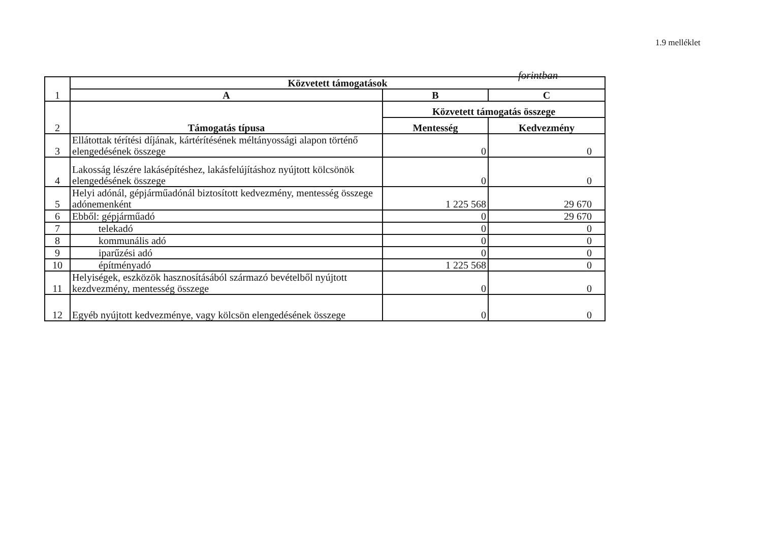1.9 melléklet
forintban
| 1 | Közvetett támogatások | | |
| | A | B | C |
| 2 | Támogatás típusa | Közvetett támogatás összege | |
| | | Mentesség | Kedvezmény |
| 3 | Ellátottak térítési díjának, kártérítésének méltányossági alapon történő elengedésének összege | 0 | 0 |
| 4 | Lakosság lészére lakásépítéshez, lakásfelújításhoz nyújtott kölcsönök elengedésének összege | 0 | 0 |
| 5 | Helyi adónál, gépjárműadónál biztosított kedvezmény, mentesség összege adónemenként | 1 225 568 | 29 670 |
| 6 | Ebből: gépjárműadó | 0 | 29 670 |
| 7 | telekadó | 0 | 0 |
| 8 | kommunális adó | 0 | 0 |
| 9 | iparűzési adó | 0 | 0 |
| 10 | építményadó | 1 225 568 | 0 |
| 11 | Helyiségek, eszközök hasznosításából származó bevételből nyújtott kezdvezmény, mentesség összege | 0 | 0 |
| 12 | Egyéb nyújtott kedvezménye, vagy kölcsön elengedésének összege | 0 | 0 |